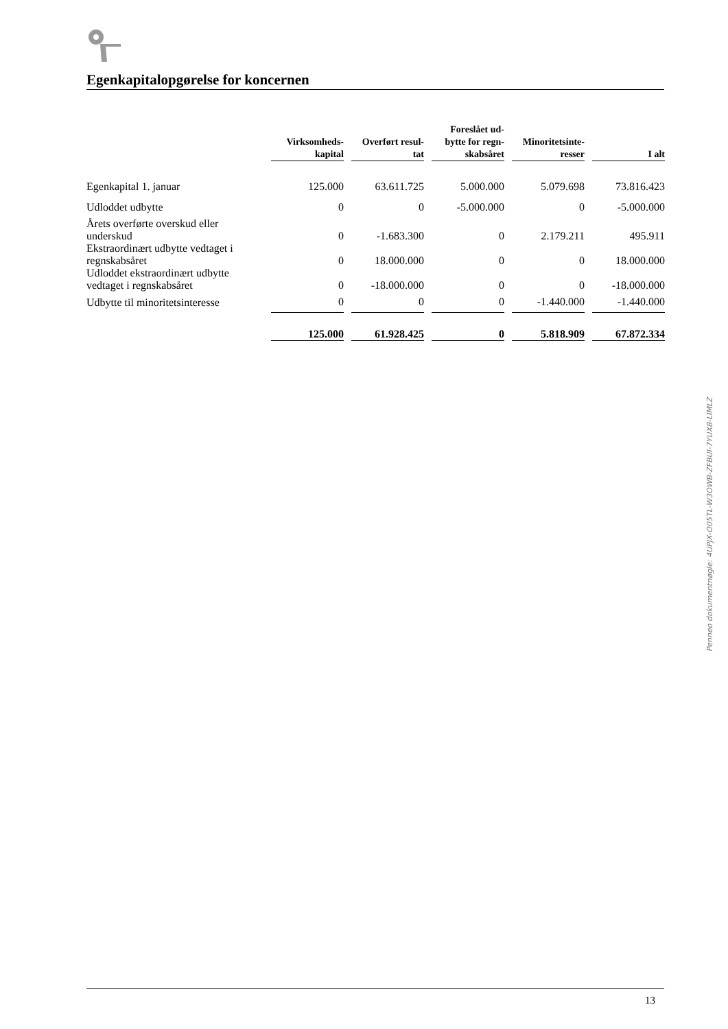Egenkapitalopgørelse for koncernen
| | Virksomheds- kapital | Overført resul- tat | Foreslået ud- bytte for regn- skabsåret | Minoritetsinte- resser | I alt |
| --- | --- | --- | --- | --- | --- |
| Egenkapital 1. januar | 125.000 | 63.611.725 | 5.000.000 | 5.079.698 | 73.816.423 |
| Udloddet udbytte | 0 | 0 | -5.000.000 | 0 | -5.000.000 |
| Årets overførte overskud eller underskud | 0 | -1.683.300 | 0 | 2.179.211 | 495.911 |
| Ekstraordinært udbytte vedtaget i regnskabsåret | 0 | 18.000.000 | 0 | 0 | 18.000.000 |
| Udloddet ekstraordinært udbytte vedtaget i regnskabsåret | 0 | -18.000.000 | 0 | 0 | -18.000.000 |
| Udbytte til minoritetsinteresse | 0 | 0 | 0 | -1.440.000 | -1.440.000 |
| | 125.000 | 61.928.425 | 0 | 5.818.909 | 67.872.334 |
Penneo dokumentnøgle: 4UPJX-O05TL-W3OWB-ZFBUI-7YUX8-LIMLZ
13